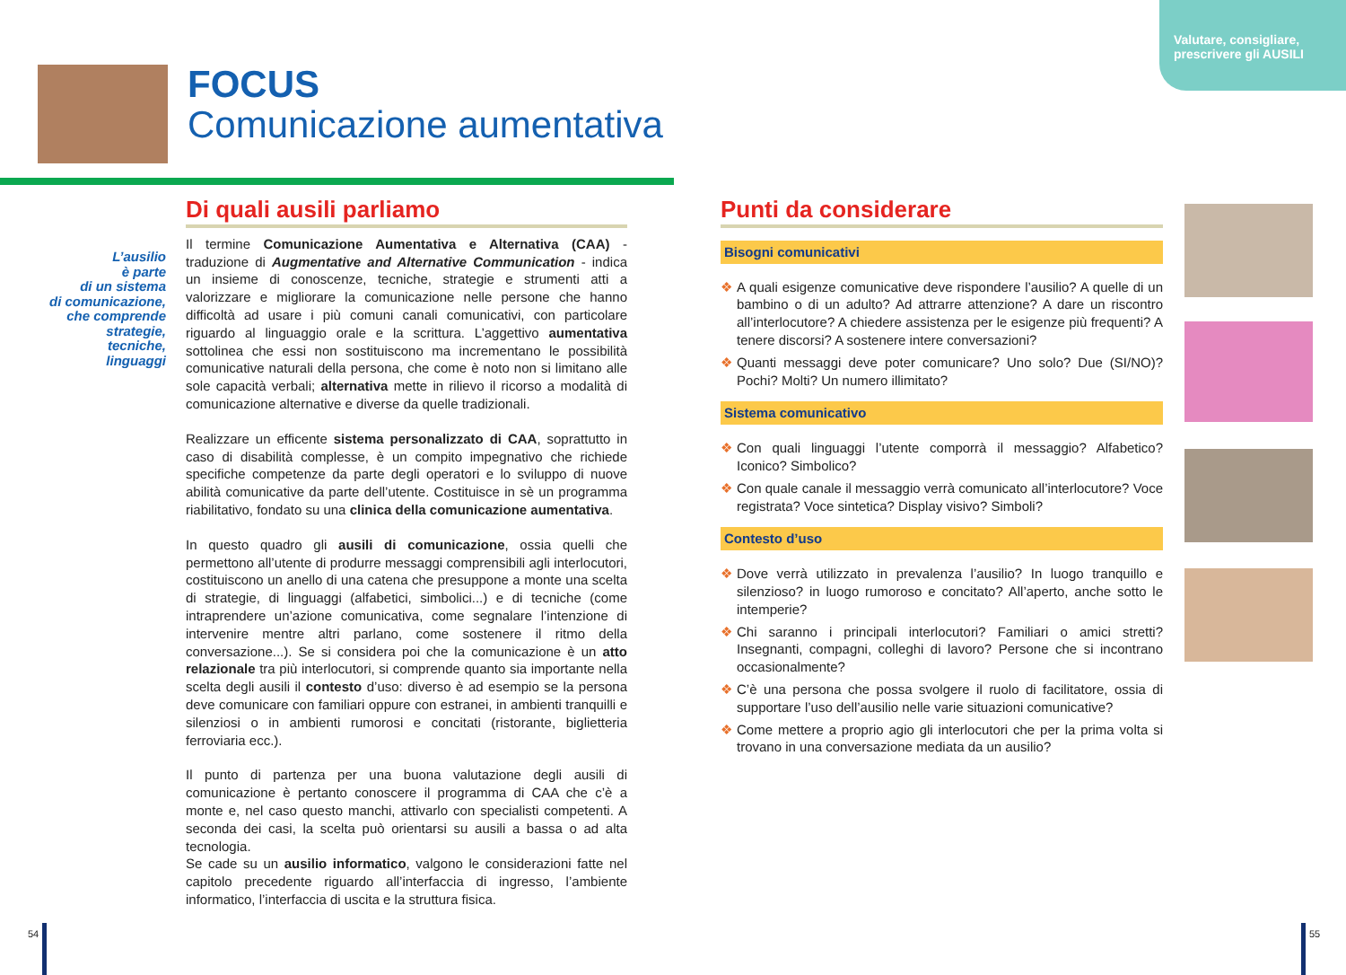Valutare, consigliare,
prescrivere gli AUSILI
FOCUS
Comunicazione aumentativa
L’ausilio
è parte
di un sistema
di comunicazione,
che comprende
strategie,
tecniche,
linguaggi
Di quali ausili parliamo
Il termine Comunicazione Aumentativa e Alternativa (CAA) - traduzione di Augmentative and Alternative Communication - indica un insieme di conoscenze, tecniche, strategie e strumenti atti a valorizzare e migliorare la comunicazione nelle persone che hanno difficoltà ad usare i più comuni canali comunicativi, con particolare riguardo al linguaggio orale e la scrittura. L’aggettivo aumentativa sottolinea che essi non sostituiscono ma incrementano le possibilità comunicative naturali della persona, che come è noto non si limitano alle sole capacità verbali; alternativa mette in rilievo il ricorso a modalità di comunicazione alternative e diverse da quelle tradizionali.
Realizzare un efficente sistema personalizzato di CAA, soprattutto in caso di disabilità complesse, è un compito impegnativo che richiede specifiche competenze da parte degli operatori e lo sviluppo di nuove abilità comunicative da parte dell’utente. Costituisce in sè un programma riabilitativo, fondato su una clinica della comunicazione aumentativa.
In questo quadro gli ausili di comunicazione, ossia quelli che permettono all’utente di produrre messaggi comprensibili agli interlocutori, costituiscono un anello di una catena che presuppone a monte una scelta di strategie, di linguaggi (alfabetici, simbolici...) e di tecniche (come intraprendere un’azione comunicativa, come segnalare l’intenzione di intervenire mentre altri parlano, come sostenere il ritmo della conversazione...). Se si considera poi che la comunicazione è un atto relazionale tra più interlocutori, si comprende quanto sia importante nella scelta degli ausili il contesto d’uso: diverso è ad esempio se la persona deve comunicare con familiari oppure con estranei, in ambienti tranquilli e silenziosi o in ambienti rumorosi e concitati (ristorante, biglietteria ferroviaria ecc.).
Il punto di partenza per una buona valutazione degli ausili di comunicazione è pertanto conoscere il programma di CAA che c’è a monte e, nel caso questo manchi, attivarlo con specialisti competenti. A seconda dei casi, la scelta può orientarsi su ausili a bassa o ad alta tecnologia.
Se cade su un ausilio informatico, valgono le considerazioni fatte nel capitolo precedente riguardo all’interfaccia di ingresso, l’ambiente informatico, l’interfaccia di uscita e la struttura fisica.
Punti da considerare
Bisogni comunicativi
❖ A quali esigenze comunicative deve rispondere l’ausilio? A quelle di un bambino o di un adulto? Ad attrarre attenzione? A dare un riscontro all’interlocutore? A chiedere assistenza per le esigenze più frequenti? A tenere discorsi? A sostenere intere conversazioni?
❖ Quanti messaggi deve poter comunicare? Uno solo? Due (SI/NO)? Pochi? Molti? Un numero illimitato?
Sistema comunicativo
❖ Con quali linguaggi l’utente comporrà il messaggio? Alfabetico? Iconico? Simbolico?
❖ Con quale canale il messaggio verrà comunicato all’interlocutore? Voce registrata? Voce sintetica? Display visivo? Simboli?
Contesto d’uso
❖ Dove verrà utilizzato in prevalenza l’ausilio? In luogo tranquillo e silenzioso? in luogo rumoroso e concitato? All’aperto, anche sotto le intemperie?
❖ Chi saranno i principali interlocutori? Familiari o amici stretti? Insegnanti, compagni, colleghi di lavoro? Persone che si incontrano occasionalmente?
❖ C’è una persona che possa svolgere il ruolo di facilitatore, ossia di supportare l’uso dell’ausilio nelle varie situazioni comunicative?
❖ Come mettere a proprio agio gli interlocutori che per la prima volta si trovano in una conversazione mediata da un ausilio?
54 55